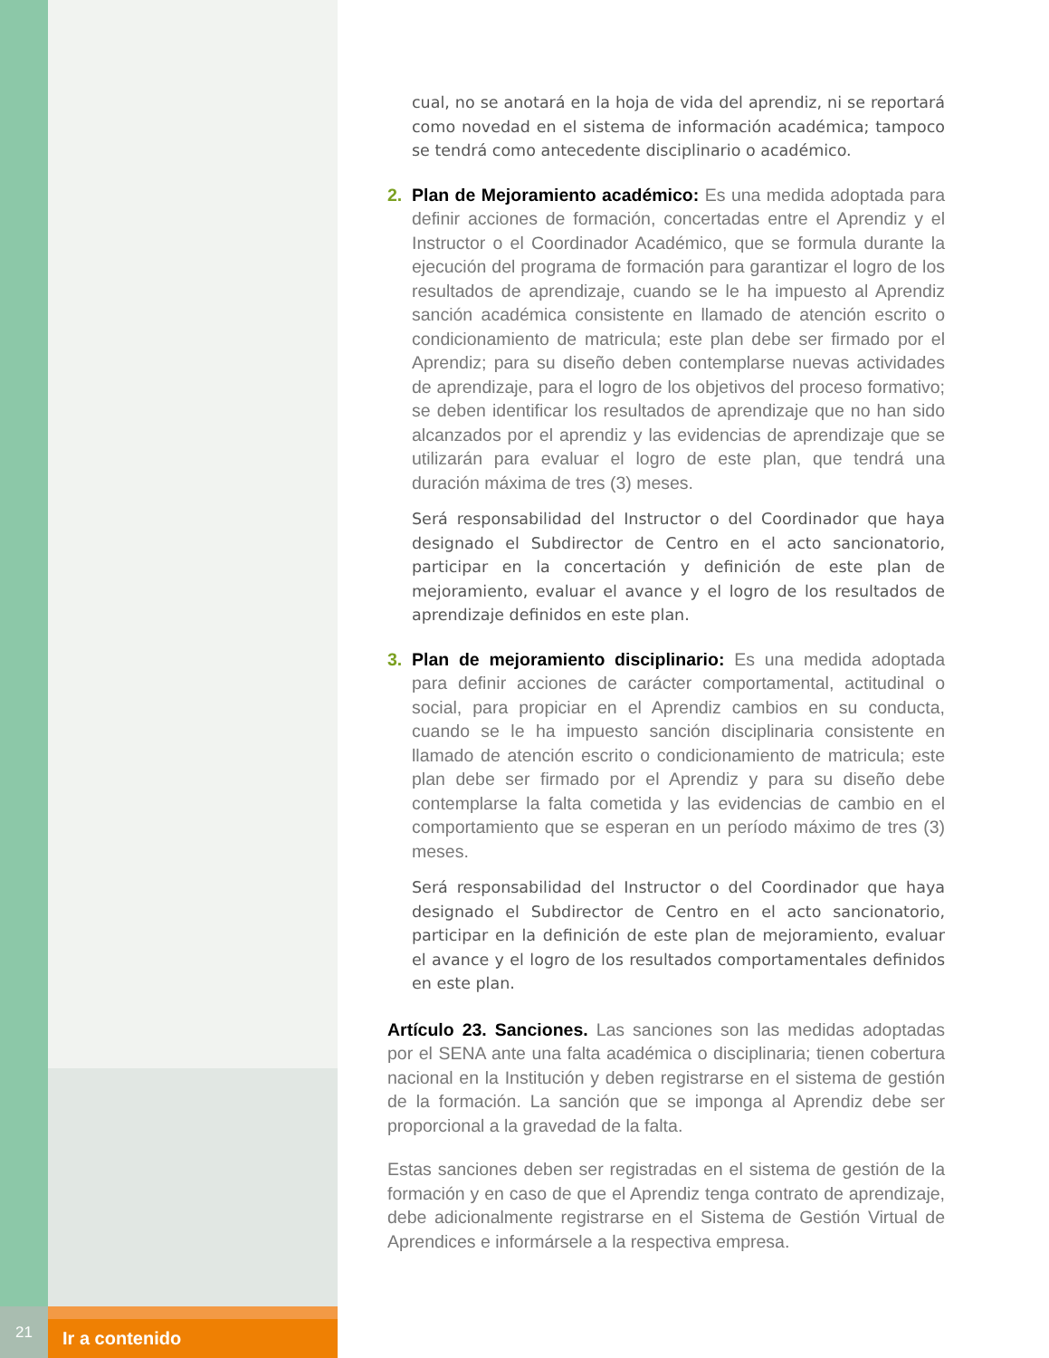cual, no se anotará en la hoja de vida del aprendiz, ni se reportará como novedad en el sistema de información académica; tampoco se tendrá como antecedente disciplinario o académico.
2. Plan de Mejoramiento académico: Es una medida adoptada para definir acciones de formación, concertadas entre el Aprendiz y el Instructor o el Coordinador Académico, que se formula durante la ejecución del programa de formación para garantizar el logro de los resultados de aprendizaje, cuando se le ha impuesto al Aprendiz sanción académica consistente en llamado de atención escrito o condicionamiento de matricula; este plan debe ser firmado por el Aprendiz; para su diseño deben contemplarse nuevas actividades de aprendizaje, para el logro de los objetivos del proceso formativo; se deben identificar los resultados de aprendizaje que no han sido alcanzados por el aprendiz y las evidencias de aprendizaje que se utilizarán para evaluar el logro de este plan, que tendrá una duración máxima de tres (3) meses.
Será responsabilidad del Instructor o del Coordinador que haya designado el Subdirector de Centro en el acto sancionatorio, participar en la concertación y definición de este plan de mejoramiento, evaluar el avance y el logro de los resultados de aprendizaje definidos en este plan.
3. Plan de mejoramiento disciplinario: Es una medida adoptada para definir acciones de carácter comportamental, actitudinal o social, para propiciar en el Aprendiz cambios en su conducta, cuando se le ha impuesto sanción disciplinaria consistente en llamado de atención escrito o condicionamiento de matricula; este plan debe ser firmado por el Aprendiz y para su diseño debe contemplarse la falta cometida y las evidencias de cambio en el comportamiento que se esperan en un período máximo de tres (3) meses.
Será responsabilidad del Instructor o del Coordinador que haya designado el Subdirector de Centro en el acto sancionatorio, participar en la definición de este plan de mejoramiento, evaluar el avance y el logro de los resultados comportamentales definidos en este plan.
Artículo 23. Sanciones. Las sanciones son las medidas adoptadas por el SENA ante una falta académica o disciplinaria; tienen cobertura nacional en la Institución y deben registrarse en el sistema de gestión de la formación. La sanción que se imponga al Aprendiz debe ser proporcional a la gravedad de la falta.
Estas sanciones deben ser registradas en el sistema de gestión de la formación y en caso de que el Aprendiz tenga contrato de aprendizaje, debe adicionalmente registrarse en el Sistema de Gestión Virtual de Aprendices e informársele a la respectiva empresa.
21
Ir a contenido